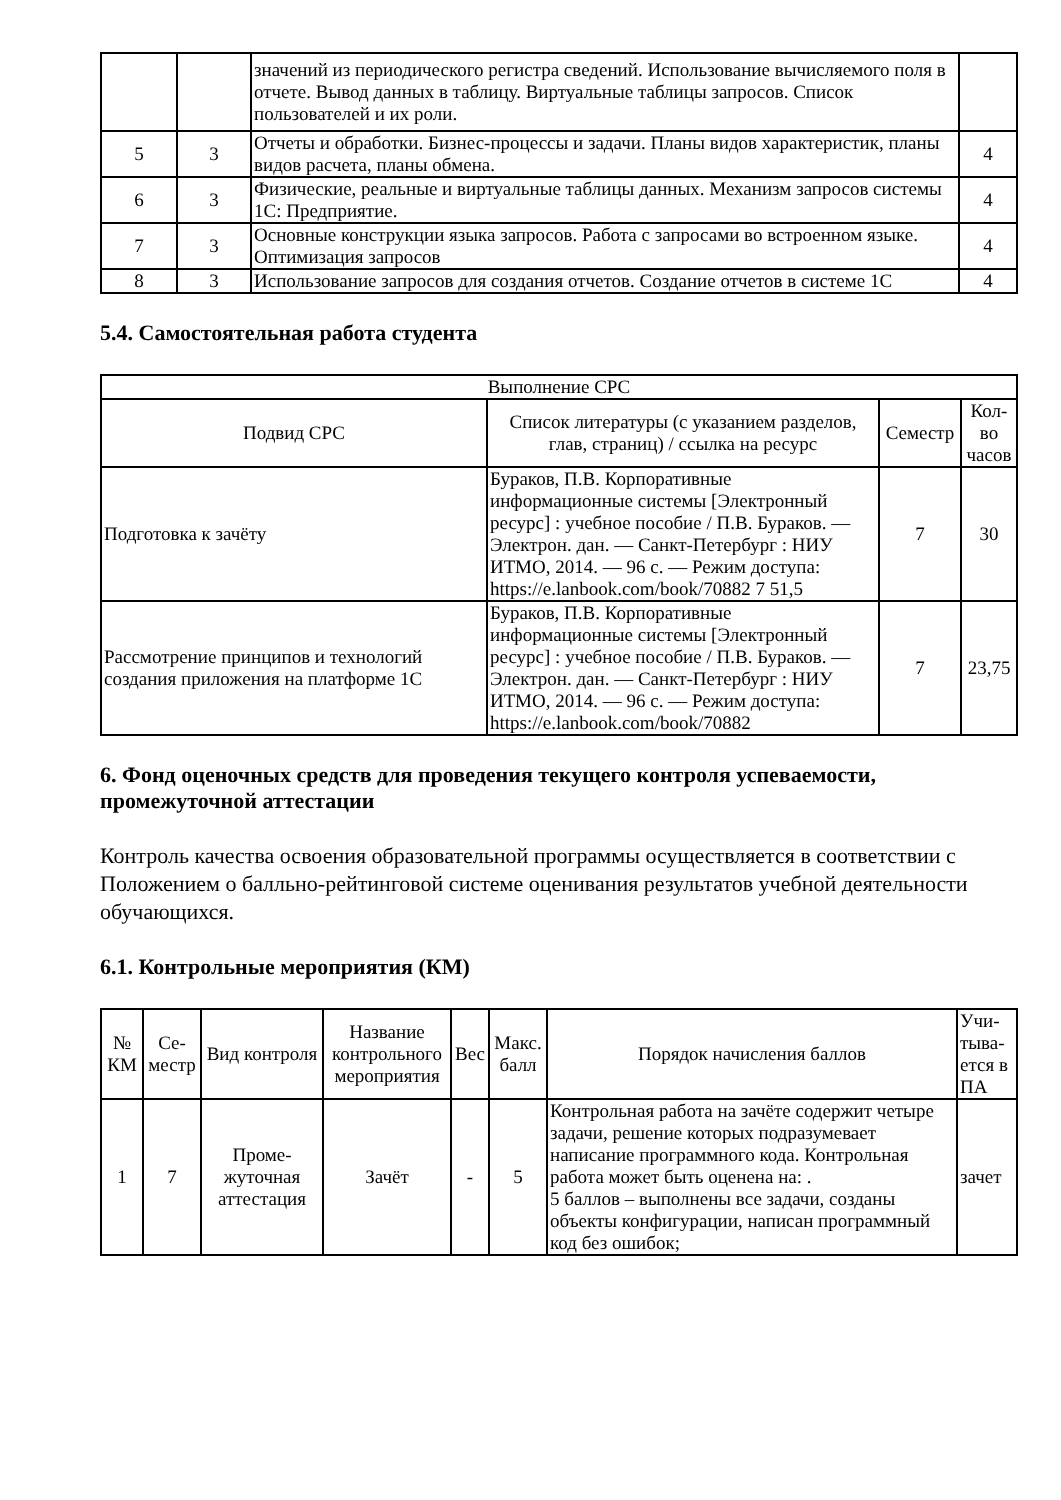| | | значений из периодического регистра сведений. Использование вычисляемого поля в отчете. Вывод данных в таблицу. Виртуальные таблицы запросов. Список пользователей и их роли. | |
| 5 | 3 | Отчеты и обработки. Бизнес-процессы и задачи. Планы видов характеристик, планы видов расчета, планы обмена. | 4 |
| 6 | 3 | Физические, реальные и виртуальные таблицы данных. Механизм запросов системы 1С: Предприятие. | 4 |
| 7 | 3 | Основные конструкции языка запросов. Работа с запросами во встроенном языке. Оптимизация запросов | 4 |
| 8 | 3 | Использование запросов для создания отчетов. Создание отчетов в системе 1С | 4 |
5.4. Самостоятельная работа студента
| Выполнение СРС | | | |
| --- | --- | --- | --- |
| Подвид СРС | Список литературы (с указанием разделов, глав, страниц) / ссылка на ресурс | Семестр | Кол-во часов |
| Подготовка к зачёту | Бураков, П.В. Корпоративные информационные системы [Электронный ресурс] : учебное пособие / П.В. Бураков. — Электрон. дан. — Санкт-Петербург : НИУ ИТМО, 2014. — 96 с. — Режим доступа: https://e.lanbook.com/book/70882 7 51,5 | 7 | 30 |
| Рассмотрение принципов и технологий создания приложения на платформе 1С | Бураков, П.В. Корпоративные информационные системы [Электронный ресурс] : учебное пособие / П.В. Бураков. — Электрон. дан. — Санкт-Петербург : НИУ ИТМО, 2014. — 96 с. — Режим доступа: https://e.lanbook.com/book/70882 | 7 | 23,75 |
6. Фонд оценочных средств для проведения текущего контроля успеваемости, промежуточной аттестации
Контроль качества освоения образовательной программы осуществляется в соответствии с Положением о балльно-рейтинговой системе оценивания результатов учебной деятельности обучающихся.
6.1. Контрольные мероприятия (КМ)
| № КМ | Се-местр | Вид контроля | Название контрольного мероприятия | Вес | Макс. балл | Порядок начисления баллов | Учи-тыва-ется в ПА |
| --- | --- | --- | --- | --- | --- | --- | --- |
| 1 | 7 | Проме-жуточная аттестация | Зачёт | - | 5 | Контрольная работа на зачёте содержит четыре задачи, решение которых подразумевает написание программного кода. Контрольная работа может быть оценена на: . 5 баллов – выполнены все задачи, созданы объекты конфигурации, написан программный код без ошибок; | зачет |